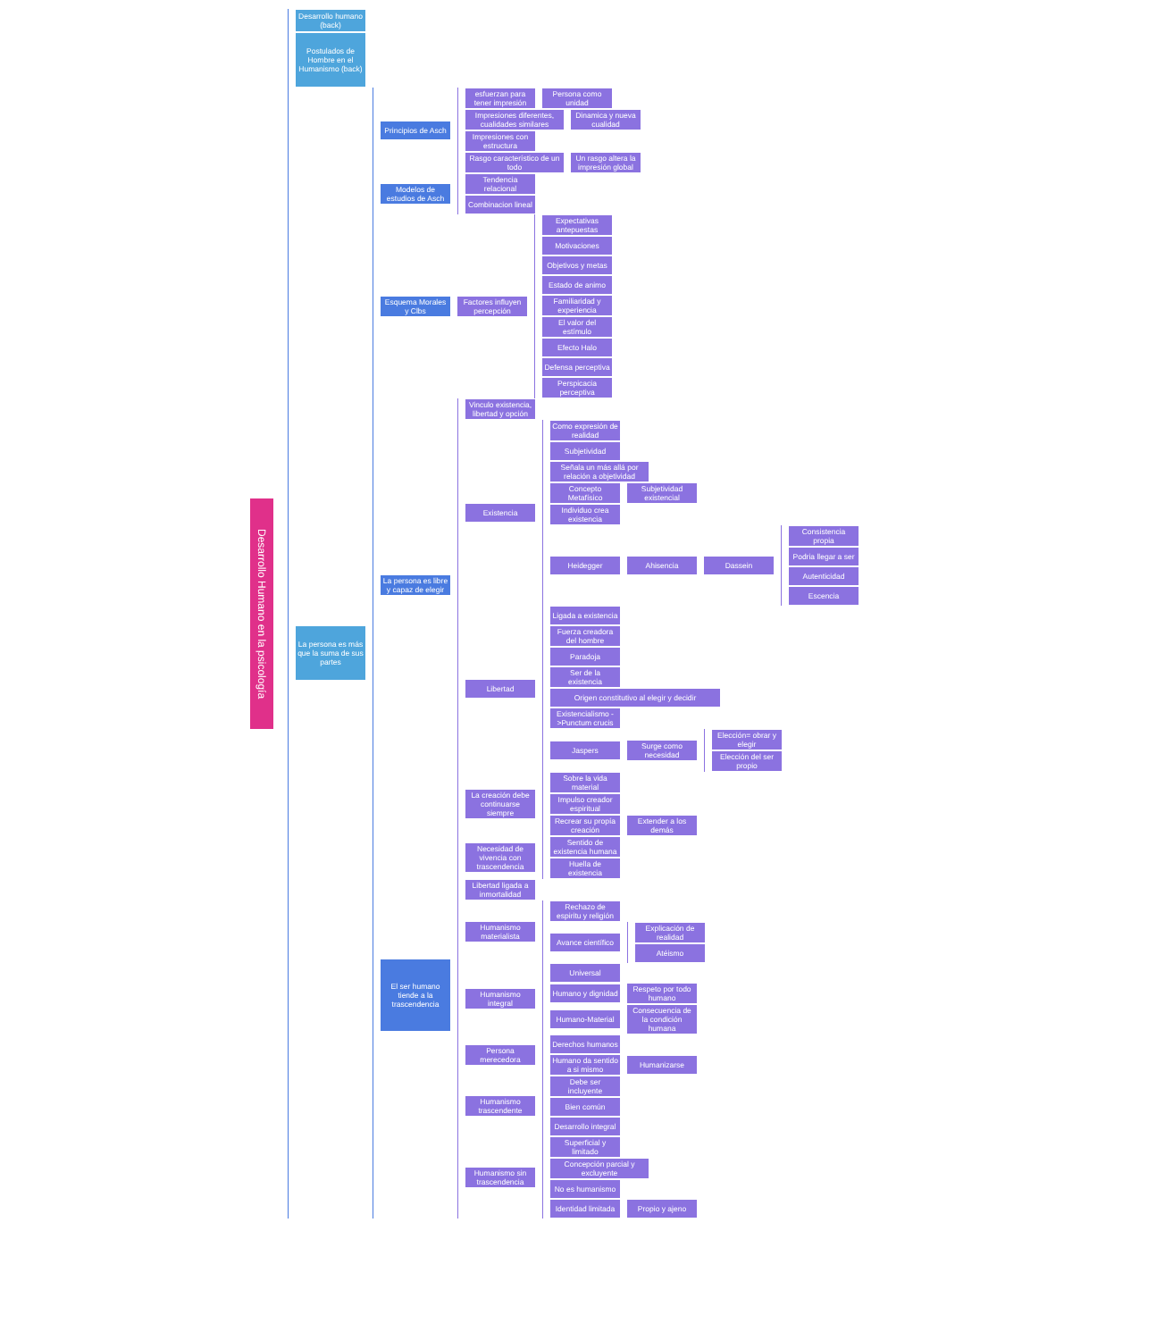Desarrollo Humano en la psicología
Desarrollo humano (back)
Postulados de Hombre en el Humanismo (back)
La persona es más que la suma de sus partes
Principios de Asch
esfuerzan para tener impresión
Persona como unidad
Impresiones diferentes, cualidades similares
Dinamica y nueva cualidad
Impresiones con estructura
Rasgo característico de un todo
Un rasgo altera la impresión global
Modelos de estudios de Asch
Tendencia relacional
Combinacion lineal
Esquema Morales y Clbs
Factores influyen percepción
Expectativas antepuestas
Motivaciones
Objetivos y metas
Estado de animo
Familiaridad y experiencia
El valor del estímulo
Efecto Halo
Defensa perceptiva
Perspicacia perceptiva
La persona es libre y capaz de elegir
Vinculo existencia, libertad y opción
Existencia
Como expresión de realidad
Subjetividad
Señala un más allá por relación a objetividad
Concepto Metafísico
Subjetividad existencial
Individuo crea existencia
Heidegger Ahisencia Dassein
Consistencia propia
Podria llegar a ser
Autenticidad
Escencia
Libertad
Ligada a existencia
Fuerza creadora del hombre
Paradoja
Ser de la existencia
Origen constitutivo al elegir y decidir
Existencialismo ->Punctum crucis
Jaspers
Surge como necesidad
Elección= obrar y elegir
Elección del ser propio
El ser humano tiende a la trascendencia
La creación debe continuarse siempre
Sobre la vida material
Impulso creador espiritual
Recrear su propía creación
Extender a los demás
Necesidad de vivencia con trascendencia
Sentido de existencia humana
Huella de existencia
Libertad ligada a inmortalidad
Humanismo materialista
Rechazo de espiritu y religión
Avance científico
Explicación de realidad
Atéismo
Humanismo integral
Universal
Humano y dignidad
Respeto por todo humano
Humano-Material
Consecuencia de la condición humana
Persona merecedora
Derechos humanos
Humano da sentido a si mismo
Humanizarse
Humanismo trascendente
Debe ser incluyente
Bien común
Desarrollo integral
Humanismo sin trascendencia
Superficial y limitado
Concepción parcial y excluyente
No es humanismo
Identidad limitada
Propio y ajeno